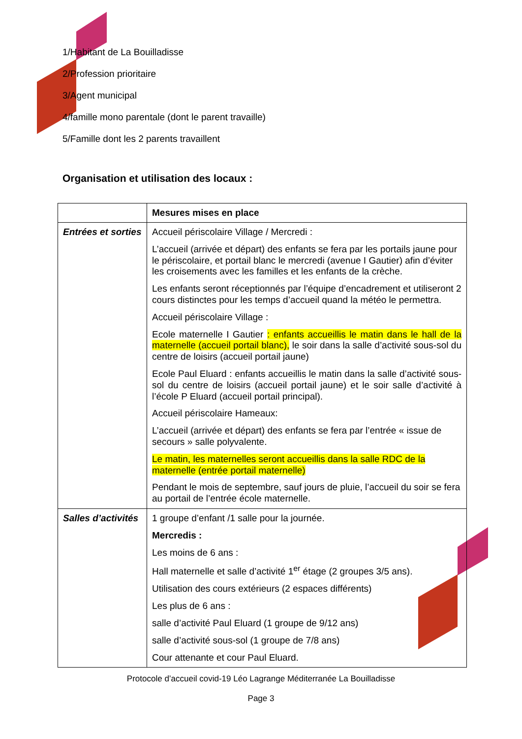1/Habitant de La Bouilladisse
2/Profession prioritaire
3/Agent municipal
4/famille mono parentale (dont le parent travaille)
5/Famille dont les 2 parents travaillent
Organisation et utilisation des locaux :
| | Mesures mises en place |
| --- | --- |
| Entrées et sorties | Accueil périscolaire Village / Mercredi : L’accueil (arrivée et départ) des enfants se fera par les portails jaune pour le périscolaire, et portail blanc le mercredi (avenue I Gautier) afin d’éviter les croisements avec les familles et les enfants de la crèche. Les enfants seront réceptionnés par l’équipe d’encadrement et utiliseront 2 cours distinctes pour les temps d’accueil quand la météo le permettra. Accueil périscolaire Village : Ecole maternelle I Gautier : enfants accueillis le matin dans le hall de la maternelle (accueil portail blanc), le soir dans la salle d’activité sous-sol du centre de loisirs (accueil portail jaune) Ecole Paul Eluard : enfants accueillis le matin dans la salle d’activité sous-sol du centre de loisirs (accueil portail jaune) et le soir salle d’activité à l’école P Eluard (accueil portail principal). Accueil périscolaire Hameaux: L’accueil (arrivée et départ) des enfants se fera par l’entrée « issue de secours » salle polyvalente. Le matin, les maternelles seront accueillis dans la salle RDC de la maternelle (entrée portail maternelle) Pendant le mois de septembre, sauf jours de pluie, l’accueil du soir se fera au portail de l’entrée école maternelle. |
| Salles d’activités | 1 groupe d’enfant /1 salle pour la journée. Mercredis : Les moins de 6 ans : Hall maternelle et salle d’activité 1<sup>er</sup> étage (2 groupes 3/5 ans). Utilisation des cours extérieurs (2 espaces différents) Les plus de 6 ans : salle d’activité Paul Eluard (1 groupe de 9/12 ans) salle d’activité sous-sol (1 groupe de 7/8 ans) Cour attenante et cour Paul Eluard. |
Protocole d’accueil covid-19 Léo Lagrange Méditerranée La Bouilladisse
Page 3